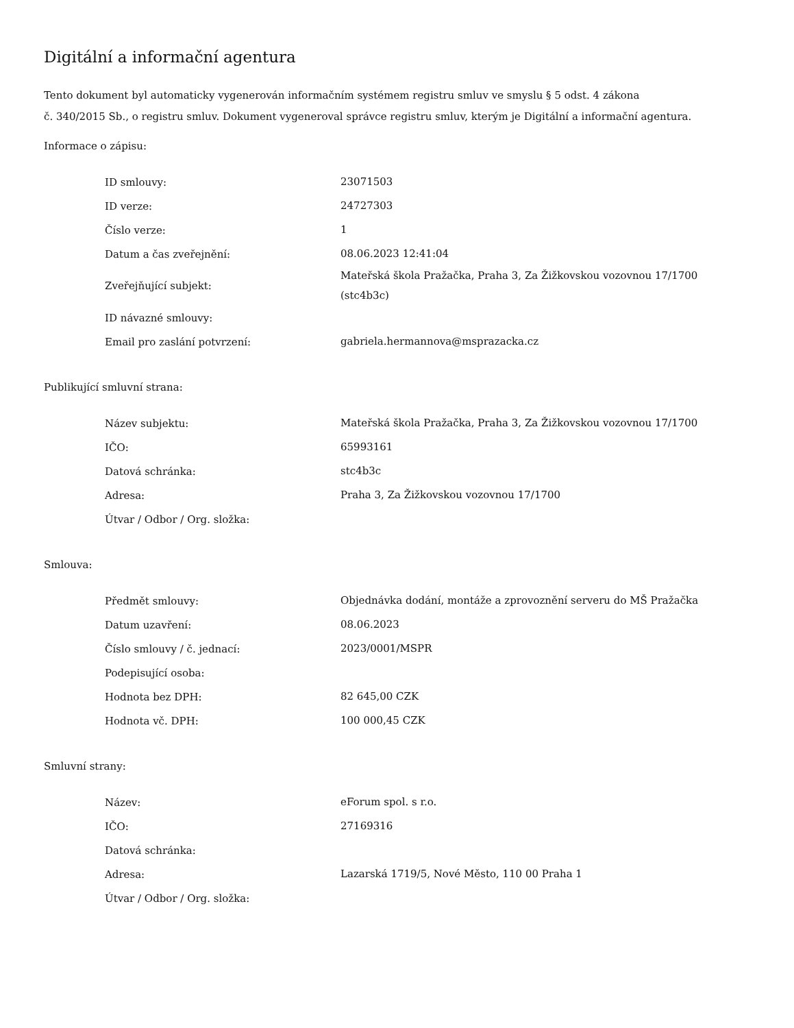Digitální a informační agentura
Tento dokument byl automaticky vygenerován informačním systémem registru smluv ve smyslu § 5 odst. 4 zákona
č. 340/2015 Sb., o registru smluv. Dokument vygeneroval správce registru smluv, kterým je Digitální a informační agentura.
Informace o zápisu:
| ID smlouvy: | 23071503 |
| ID verze: | 24727303 |
| Číslo verze: | 1 |
| Datum a čas zveřejnění: | 08.06.2023 12:41:04 |
| Zveřejňující subjekt: | Mateřská škola Pražačka, Praha 3, Za Žižkovskou vozovnou 17/1700 (stc4b3c) |
| ID návazné smlouvy: | |
| Email pro zaslání potvrzení: | gabriela.hermannova@msprazacka.cz |
Publikující smluvní strana:
| Název subjektu: | Mateřská škola Pražačka, Praha 3, Za Žižkovskou vozovnou 17/1700 |
| IČO: | 65993161 |
| Datová schránka: | stc4b3c |
| Adresa: | Praha 3, Za Žižkovskou vozovnou 17/1700 |
| Útvar / Odbor / Org. složka: | |
Smlouva:
| Předmět smlouvy: | Objednávka dodání, montáže a zprovoznění serveru do MŠ Pražačka |
| Datum uzavření: | 08.06.2023 |
| Číslo smlouvy / č. jednací: | 2023/0001/MSPR |
| Podepisující osoba: | |
| Hodnota bez DPH: | 82 645,00 CZK |
| Hodnota vč. DPH: | 100 000,45 CZK |
Smluvní strany:
| Název: | eForum spol. s r.o. |
| IČO: | 27169316 |
| Datová schránka: | |
| Adresa: | Lazarská 1719/5, Nové Město, 110 00 Praha 1 |
| Útvar / Odbor / Org. složka: | |